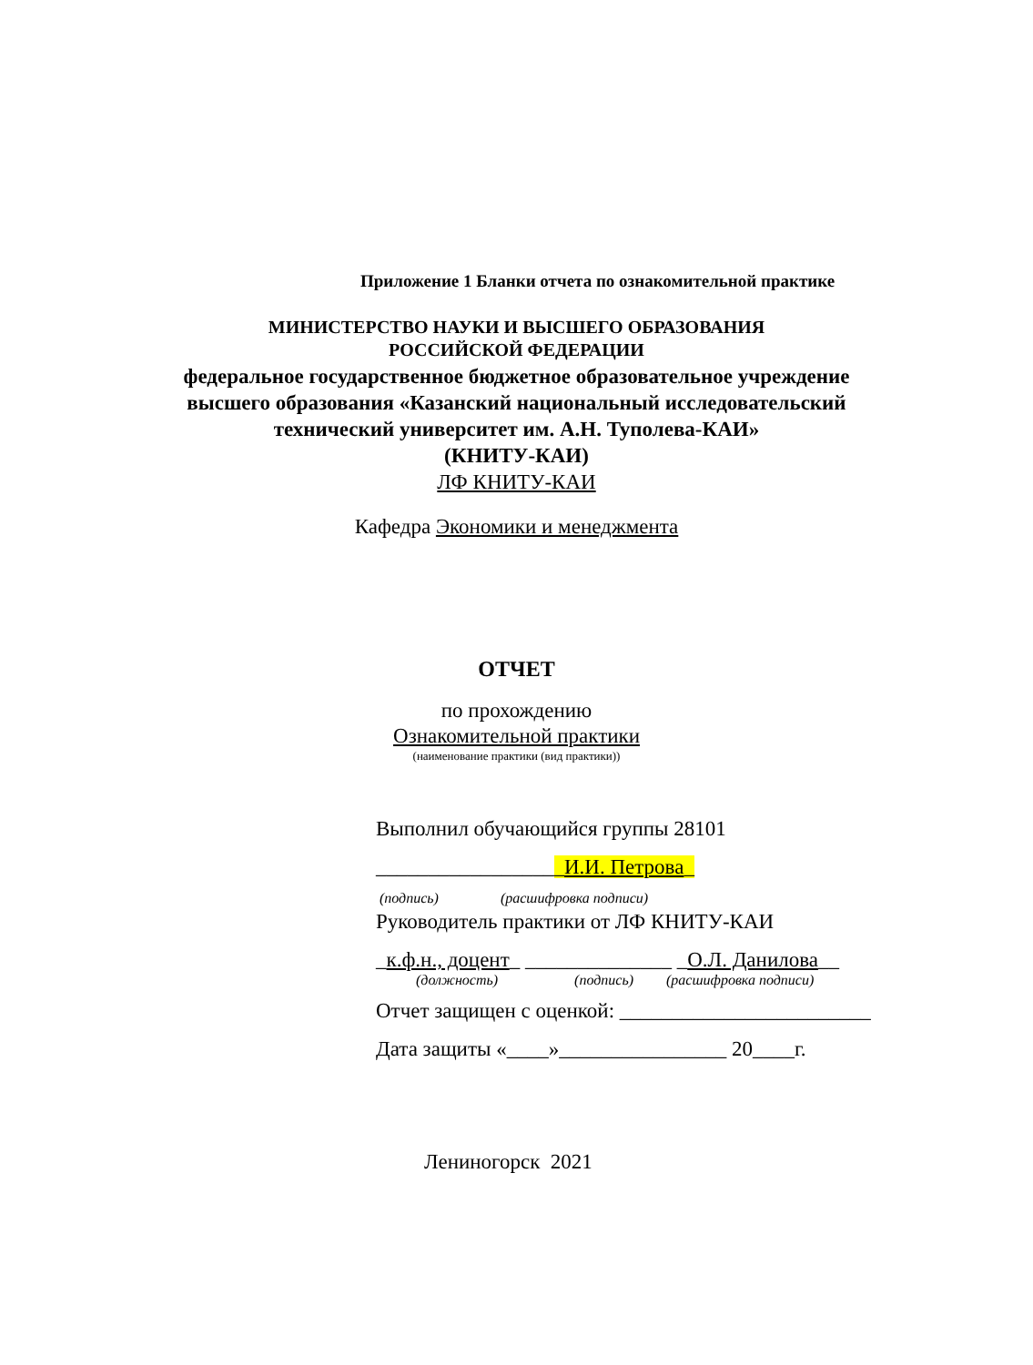Приложение 1 Бланки отчета по ознакомительной практике
МИНИСТЕРСТВО НАУКИ И ВЫСШЕГО ОБРАЗОВАНИЯ
РОССИЙСКОЙ ФЕДЕРАЦИИ
федеральное государственное бюджетное образовательное учреждение
высшего образования «Казанский национальный исследовательский
технический университет им. А.Н. Туполева-КАИ»
(КНИТУ-КАИ)
ЛФ КНИТУ-КАИ
Кафедра Экономики и менеджмента
ОТЧЕТ
по прохождению
Ознакомительной практики
(наименование практики (вид практики))
Выполнил обучающийся группы 28101
__________________И.И. Петрова_
(подпись) (расшифровка подписи)
Руководитель практики от ЛФ КНИТУ-КАИ
_к.ф.н., доцент_ ______________ _О.Л. Данилова__
(должность) (подпись) (расшифровка подписи)
Отчет защищен с оценкой: ________________________
Дата защиты «____»________________ 20____г.
Лениногорск 2021